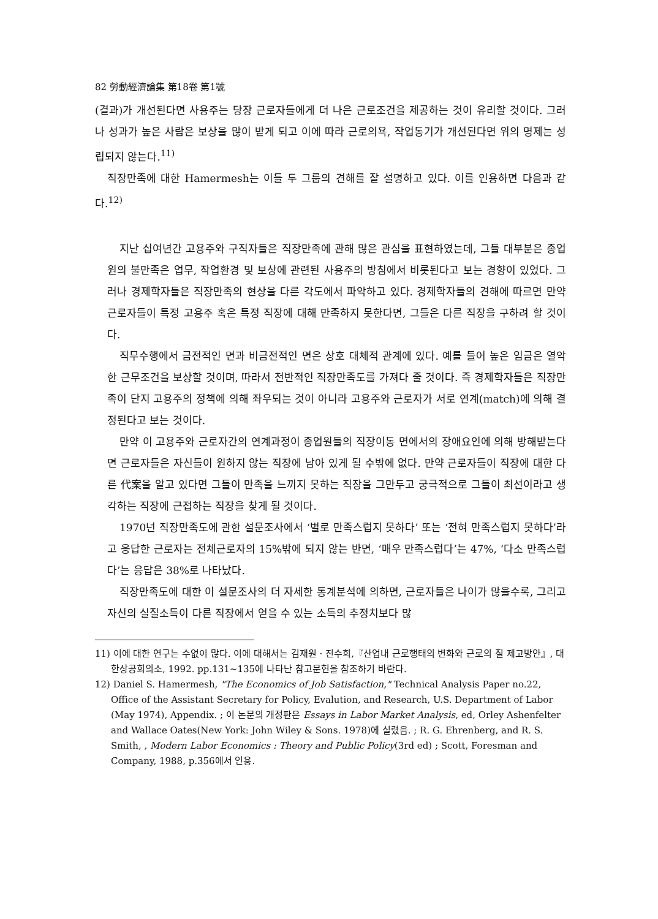82 勞動經濟論集 第18卷 第1號
(결과)가 개선된다면 사용주는 당장 근로자들에게 더 나은 근로조건을 제공하는 것이 유리할 것이다. 그러나 성과가 높은 사람은 보상을 많이 받게 되고 이에 따라 근로의욕, 작업동기가 개선된다면 위의 명제는 성립되지 않는다.<sup>11)</sup>
직장만족에 대한 Hamermesh는 이들 두 그룹의 견해를 잘 설명하고 있다. 이를 인용하면 다음과 같다.<sup>12)</sup>
지난 십여년간 고용주와 구직자들은 직장만족에 관해 많은 관심을 표현하였는데, 그들 대부분은 종업원의 불만족은 업무, 작업환경 및 보상에 관련된 사용주의 방침에서 비롯된다고 보는 경향이 있었다. 그러나 경제학자들은 직장만족의 현상을 다른 각도에서 파악하고 있다. 경제학자들의 견해에 따르면 만약 근로자들이 특정 고용주 혹은 특정 직장에 대해 만족하지 못한다면, 그들은 다른 직장을 구하려 할 것이다.
직무수행에서 금전적인 면과 비금전적인 면은 상호 대체적 관계에 있다. 예를 들어 높은 임금은 열악한 근무조건을 보상할 것이며, 따라서 전반적인 직장만족도를 가져다 줄 것이다. 즉 경제학자들은 직장만족이 단지 고용주의 정책에 의해 좌우되는 것이 아니라 고용주와 근로자가 서로 연계(match)에 의해 결정된다고 보는 것이다.
만약 이 고용주와 근로자간의 연계과정이 종업원들의 직장이동 면에서의 장애요인에 의해 방해받는다면 근로자들은 자신들이 원하지 않는 직장에 남아 있게 될 수밖에 없다. 만약 근로자들이 직장에 대한 다른 代案을 알고 있다면 그들이 만족을 느끼지 못하는 직장을 그만두고 궁극적으로 그들이 최선이라고 생각하는 직장에 근접하는 직장을 찾게 될 것이다.
1970년 직장만족도에 관한 설문조사에서 ‘별로 만족스럽지 못하다’ 또는 ‘전혀 만족스럽지 못하다’라고 응답한 근로자는 전체근로자의 15%밖에 되지 않는 반면, ‘매우 만족스럽다’는 47%, ‘다소 만족스럽다’는 응답은 38%로 나타났다.
직장만족도에 대한 이 설문조사의 더 자세한 통계분석에 의하면, 근로자들은 나이가 많을수록, 그리고 자신의 실질소득이 다른 직장에서 얻을 수 있는 소득의 추정치보다 많
11) 이에 대한 연구는 수없이 많다. 이에 대해서는 김재원 · 진수희,『산업내 근로행태의 변화와 근로의 질 제고방안』, 대한상공회의소, 1992. pp.131~135에 나타난 참고문헌을 참조하기 바란다.
12) Daniel S. Hamermesh, "The Economics of Job Satisfaction," Technical Analysis Paper no.22, Office of the Assistant Secretary for Policy, Evalution, and Research, U.S. Department of Labor (May 1974), Appendix. ; 이 논문의 개정판은 Essays in Labor Market Analysis, ed, Orley Ashenfelter and Wallace Oates(New York: John Wiley & Sons. 1978)에 실렸음. ; R. G. Ehrenberg, and R. S. Smith, , Modern Labor Economics : Theory and Public Policy(3rd ed) ; Scott, Foresman and Company, 1988, p.356에서 인용.